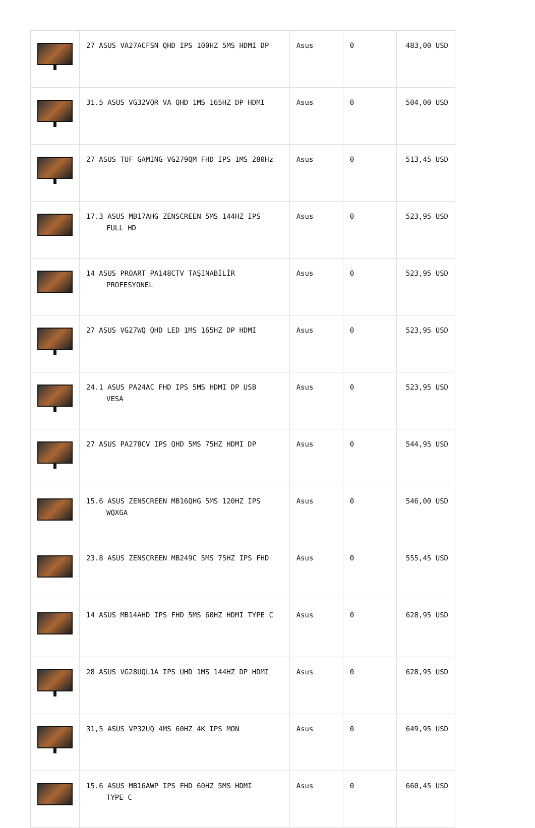| | 27 ASUS VA27ACFSN QHD IPS 100HZ 5MS HDMI DP | Asus | 0 | 483,00 USD |
| | 31.5 ASUS VG32VQR VA QHD 1MS 165HZ DP HDMI | Asus | 0 | 504,00 USD |
| | 27 ASUS TUF GAMING VG279QM FHD IPS 1MS 280Hz | Asus | 0 | 513,45 USD |
| | 17.3 ASUS MB17AHG ZENSCREEN 5MS 144HZ IPS FULL HD | Asus | 0 | 523,95 USD |
| | 14 ASUS PROART PA148CTV TAŞINABİLİR PROFESYONEL | Asus | 0 | 523,95 USD |
| | 27 ASUS VG27WQ QHD LED 1MS 165HZ DP HDMI | Asus | 0 | 523,95 USD |
| | 24.1 ASUS PA24AC FHD IPS 5MS HDMI DP USB VESA | Asus | 0 | 523,95 USD |
| | 27 ASUS PA278CV IPS QHD 5MS 75HZ HDMI DP | Asus | 0 | 544,95 USD |
| | 15.6 ASUS ZENSCREEN MB16QHG 5MS 120HZ IPS WQXGA | Asus | 0 | 546,00 USD |
| | 23.8 ASUS ZENSCREEN MB249C 5MS 75HZ IPS FHD | Asus | 0 | 555,45 USD |
| | 14 ASUS MB14AHD IPS FHD 5MS 60HZ HDMI TYPE C | Asus | 0 | 628,95 USD |
| | 28 ASUS VG28UQL1A IPS UHD 1MS 144HZ DP HDMI | Asus | 0 | 628,95 USD |
| | 31,5 ASUS VP32UQ 4MS 60HZ 4K IPS MON | Asus | 0 | 649,95 USD |
| | 15.6 ASUS MB16AWP IPS FHD 60HZ 5MS HDMI TYPE C | Asus | 0 | 660,45 USD |